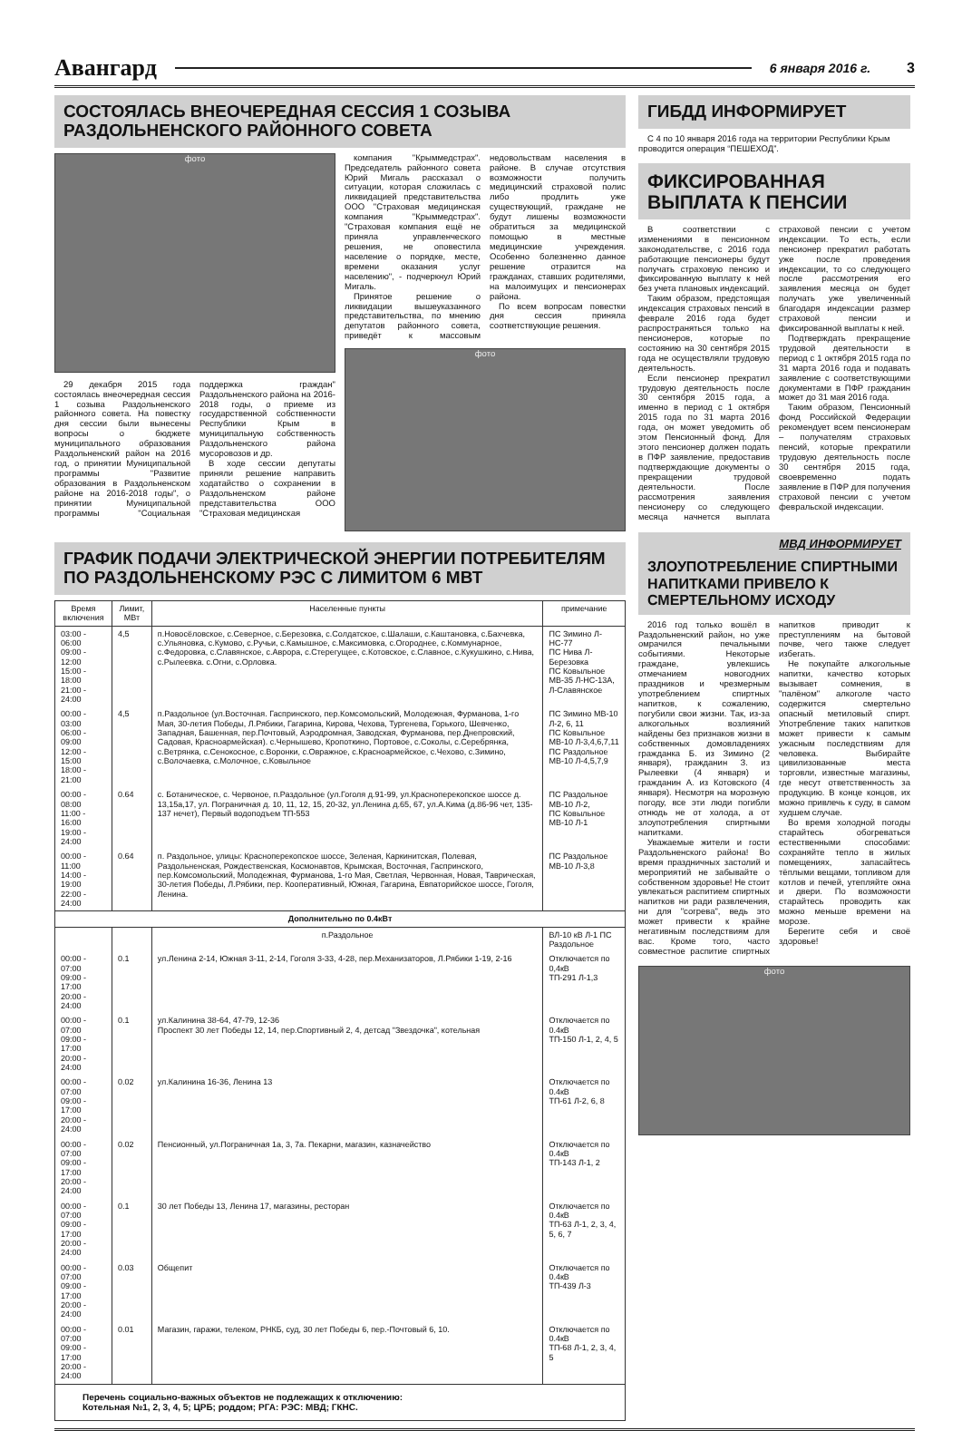Авангард 6 января 2016 г. 3
СОСТОЯЛАСЬ ВНЕОЧЕРЕДНАЯ СЕССИЯ 1 СОЗЫВА РАЗДОЛЬНЕНСКОГО РАЙОННОГО СОВЕТА
фото
29 декабря 2015 года состоялась внеочередная сессия 1 созыва Раздольненского районного совета. На повестку дня сессии были вынесены вопросы о бюджете муниципального образования Раздольненский район на 2016 год, о принятии Муниципальной программы "Развитие образования в Раздольненском районе на 2016-2018 годы", о принятии Муниципальной программы "Социальная поддержка граждан" Раздольненского района на 2016-2018 годы, о приеме из государственной собственности Республики Крым в муниципальную собственность Раздольненского района мусоровозов и др.
В ходе сессии депутаты приняли решение направить ходатайство о сохранении в Раздольненском районе представительства ООО "Страховая медицинская
компания "Крыммедстрах". Председатель районного совета Юрий Мигаль рассказал о ситуации, которая сложилась с ликвидацией представительства ООО "Страховая медицинская компания "Крыммедстрах". "Страховая компания ещё не приняла управленческого решения, не оповестила население о порядке, месте, времени оказания услуг населению", - подчеркнул Юрий Мигаль.
Принятое решение о ликвидации вышеуказанного представительства, по мнению депутатов районного совета, приведёт к массовым недовольствам населения в районе. В случае отсутствия возможности получить медицинский страховой полис либо продлить уже существующий, граждане не будут лишены возможности обратиться за медицинской помощью в местные медицинские учреждения. Особенно болезненно данное решение отразится на гражданах, ставших родителями, на малоимущих и пенсионерах района.
По всем вопросам повестки дня сессия приняла соответствующие решения.
фото
ГРАФИК ПОДАЧИ ЭЛЕКТРИЧЕСКОЙ ЭНЕРГИИ ПОТРЕБИТЕЛЯМ ПО РАЗДОЛЬНЕНСКОМУ РЭС С ЛИМИТОМ 6 МВТ
| Время включения | Лимит, МВт | Населенные пункты | примечание |
| --- | --- | --- | --- |
| 03:00 - 06:00 09:00 - 12:00 15:00 - 18:00 21:00 - 24:00 | 4,5 | п.Новосёловское, с.Северное, с.Березовка, с.Солдатское, с.Шалаши, с.Каштановка, с.Бахчевка, с.Ульяновка, с.Кумово, с.Ручьи, с.Камышное, с.Максимовка, с.Огороднее, с.Коммунарное, с.Федоровка, с.Славянское, с.Аврора, с.Стерегущее, с.Котовское, с.Славное, с.Кукушкино, с.Нива, с.Рылеевка. с.Огни, с.Орловка. | ПС Зимино Л-НС-77 ПС Нива Л-Березовка ПС Ковыльное МВ-35 Л-НС-13А, Л-Славянское |
| 00:00 - 03:00 06:00 - 09:00 12:00 - 15:00 18:00 - 21:00 | 4,5 | п.Раздольное (ул.Восточная. Гаспринского, пер.Комсомольский, Молодежная, Фурманова, 1-го Мая, 30-летия Победы, Л.Рябики, Гагарина, Кирова, Чехова, Тургенева, Горького, Шевченко, Западная, Башенная, пер.Почтовый, Аэродромная, Заводская, Фурманова, пер.Днепровский, Садовая, Красноармейская). с.Чернышево, Кропоткино, Портовое, с.Соколы, с.Серебрянка, с.Ветрянка, с.Сенокосное, с.Воронки, с.Овражное, с.Красноармейское, с.Чехово, с.Зимино, с.Волочаевка, с.Молочное, с.Ковыльное | ПС Зимино МВ-10 Л-2, 6, 11 ПС Ковыльное МВ-10 Л-3,4,6,7,11 ПС Раздольное МВ-10 Л-4,5,7,9 |
| 00:00 - 08:00 11:00 - 16:00 19:00 - 24:00 | 0.64 | с. Ботаническое, с. Червоное, п.Раздольное (ул.Гоголя д.91-99, ул.Красноперекопское шоссе д. 13,15а,17, ул. Пограничная д. 10, 11, 12, 15, 20-32, ул.Ленина д.65, 67, ул.А.Кима (д.86-96 чет, 135-137 нечет), Первый водоподъем ТП-553 | ПС Раздольное МВ-10 Л-2, ПС Ковыльное МВ-10 Л-1 |
| 00:00 - 11:00 14:00 - 19:00 22:00 - 24:00 | 0.64 | п. Раздольное, улицы: Красноперекопское шоссе, Зеленая, Каркинитская, Полевая, Раздольненская, Рождественская, Космонавтов, Крымская, Восточная, Гаспринского, пер.Комсомольский, Молодежная, Фурманова, 1-го Мая, Светлая, Червонная, Новая, Таврическая, 30-летия Победы, Л.Рябики, пер. Кооперативный, Южная, Гагарина, Евпаторийское шоссе, Гоголя, Ленина. | ПС Раздольное МВ-10 Л-3,8 |
| Дополнительно по 0.4кВт | | | |
| | | п.Раздольное | ВЛ-10 кВ Л-1 ПС Раздольное |
| 00:00 - 07:00 09:00 - 17:00 20:00 - 24:00 | 0.1 | ул.Ленина 2-14, Южная 3-11, 2-14, Гоголя 3-33, 4-28, пер.Механизаторов, Л.Рябики 1-19, 2-16 | Отключается по 0,4кВ ТП-291 Л-1,3 |
| 00:00 - 07:00 09:00 - 17:00 20:00 - 24:00 | 0.1 | ул.Калинина 38-64, 47-79, 12-36 Проспект 30 лет Победы 12, 14, пер.Спортивный 2, 4, детсад "Звездочка", котельная | Отключается по 0.4кВ ТП-150 Л-1, 2, 4, 5 |
| 00:00 - 07:00 09:00 - 17:00 20:00 - 24:00 | 0.02 | ул.Калинина 16-36, Ленина 13 | Отключается по 0.4кВ ТП-61 Л-2, 6, 8 |
| 00:00 - 07:00 09:00 - 17:00 20:00 - 24:00 | 0.02 | Пенсионный, ул.Пограничная 1а, 3, 7а. Пекарни, магазин, казначейство | Отключается по 0.4кВ ТП-143 Л-1, 2 |
| 00:00 - 07:00 09:00 - 17:00 20:00 - 24:00 | 0.1 | 30 лет Победы 13, Ленина 17, магазины, ресторан | Отключается по 0.4кВ ТП-63 Л-1, 2, 3, 4, 5, 6, 7 |
| 00:00 - 07:00 09:00 - 17:00 20:00 - 24:00 | 0.03 | Общепит | Отключается по 0.4кВ ТП-439 Л-3 |
| 00:00 - 07:00 09:00 - 17:00 20:00 - 24:00 | 0.01 | Магазин, гаражи, телеком, РНКБ, суд, 30 лет Победы 6, пер.-Почтовый 6, 10. | Отключается по 0.4кВ ТП-68 Л-1, 2, 3, 4, 5 |
| Перечень социально-важных объектов не подлежащих к отключению: Котельная №1, 2, 3, 4, 5; ЦРБ; роддом; РГА: РЭС: МВД; ГКНС. | | | |
ГИБДД ИНФОРМИРУЕТ
С 4 по 10 января 2016 года на территории Республики Крым проводится операция “ПЕШЕХОД”.
ФИКСИРОВАННАЯ ВЫПЛАТА К ПЕНСИИ
В соответствии с изменениями в пенсионном законодательстве, с 2016 года работающие пенсионеры будут получать страховую пенсию и фиксированную выплату к ней без учета плановых индексаций.
Таким образом, предстоящая индексация страховых пенсий в феврале 2016 года будет распространяться только на пенсионеров, которые по состоянию на 30 сентября 2015 года не осуществляли трудовую деятельность.
Если пенсионер прекратил трудовую деятельность после 30 сентября 2015 года, а именно в период с 1 октября 2015 года по 31 марта 2016 года, он может уведомить об этом Пенсионный фонд. Для этого пенсионер должен подать в ПФР заявление, предоставив подтверждающие документы о прекращении трудовой деятельности. После рассмотрения заявления пенсионеру со следующего месяца начнется выплата страховой пенсии с учетом индексации. То есть, если пенсионер прекратил работать уже после проведения индексации, то со следующего после рассмотрения его заявления месяца он будет получать уже увеличенный благодаря индексации размер страховой пенсии и фиксированной выплаты к ней.
Подтверждать прекращение трудовой деятельности в период с 1 октября 2015 года по 31 марта 2016 года и подавать заявление с соответствующими документами в ПФР гражданин может до 31 мая 2016 года.
Таким образом, Пенсионный фонд Российской Федерации рекомендует всем пенсионерам – получателям страховых пенсий, которые прекратили трудовую деятельность после 30 сентября 2015 года, своевременно подать заявление в ПФР для получения страховой пенсии с учетом февральской индексации.
МВД ИНФОРМИРУЕТ
ЗЛОУПОТРЕБЛЕНИЕ СПИРТНЫМИ НАПИТКАМИ ПРИВЕЛО К СМЕРТЕЛЬНОМУ ИСХОДУ
2016 год только вошёл в Раздольненский район, но уже омрачился печальными событиями. Некоторые граждане, увлекшись отмечанием новогодних праздников и чрезмерным употреблением спиртных напитков, к сожалению, погубили свои жизни. Так, из-за алкогольных возлияний найдены без признаков жизни в собственных домовладениях гражданка Б. из Зимино (2 января), гражданин З. из Рылеевки (4 января) и гражданин А. из Котовского (4 января). Несмотря на морозную погоду, все эти люди погибли отнюдь не от холода, а от злоупотребления спиртными напитками.
Уважаемые жители и гости Раздольненского района! Во время праздничных застолий и мероприятий не забывайте о собственном здоровье! Не стоит увлекаться распитием спиртных напитков ни ради развлечения, ни для "согрева", ведь это может привести к крайне негативным последствиям для вас. Кроме того, часто совместное распитие спиртных напитков приводит к преступлениям на бытовой почве, чего также следует избегать.
Не покупайте алкогольные напитки, качество которых вызывает сомнения, в "палёном" алкоголе часто содержится смертельно опасный метиловый спирт. Употребление таких напитков может привести к самым ужасным последствиям для человека. Выбирайте цивилизованные места торговли, известные магазины, где несут ответственность за продукцию. В конце концов, их можно привлечь к суду, в самом худшем случае.
Во время холодной погоды старайтесь обогреваться естественными способами: сохраняйте тепло в жилых помещениях, запасайтесь тёплыми вещами, топливом для котлов и печей, утепляйте окна и двери. По возможности старайтесь проводить как можно меньше времени на морозе.
Берегите себя и своё здоровье!
фото